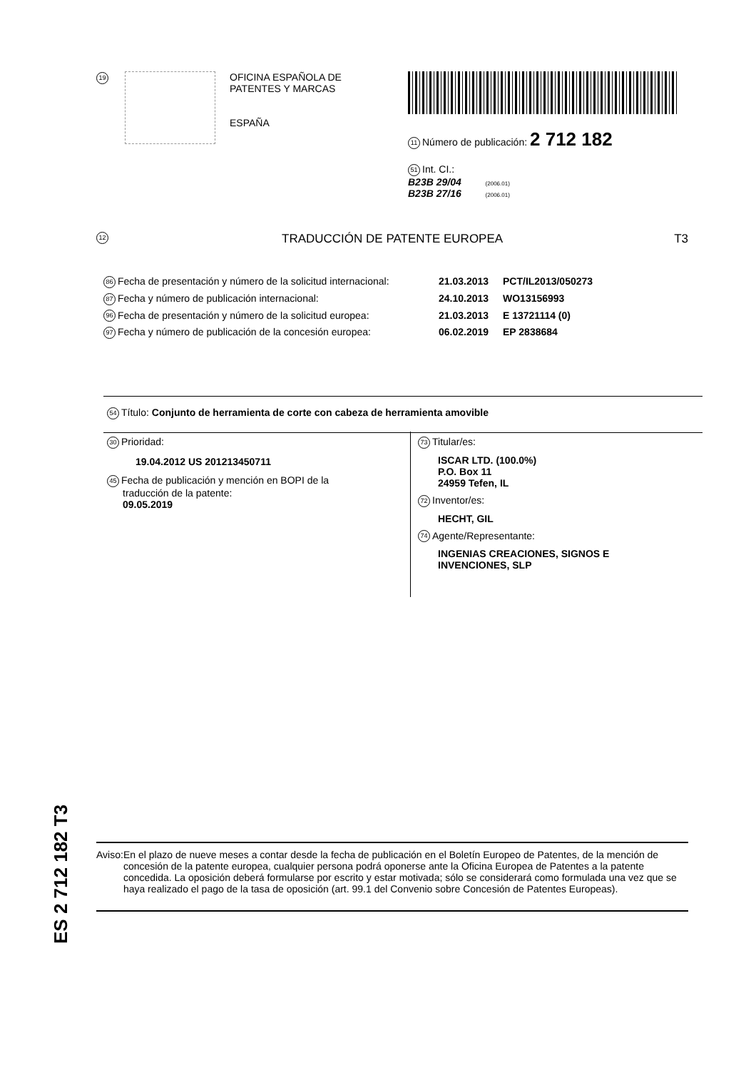19
OFICINA ESPAÑOLA DE
PATENTES Y MARCAS
ESPAÑA
11 Número de publicación: 2 712 182
51 Int. CI.:
B23B 29/04 (2006.01)
B23B 27/16 (2006.01)
12 TRADUCCIÓN DE PATENTE EUROPEA T3
86 Fecha de presentación y número de la solicitud internacional: 21.03.2013 PCT/IL2013/050273
87 Fecha y número de publicación internacional: 24.10.2013 WO13156993
96 Fecha de presentación y número de la solicitud europea: 21.03.2013 E 13721114 (0)
97 Fecha y número de publicación de la concesión europea: 06.02.2019 EP 2838684
54 Título: Conjunto de herramienta de corte con cabeza de herramienta amovible
30 Prioridad:
19.04.2012 US 201213450711
45 Fecha de publicación y mención en BOPI de la
traducción de la patente:
09.05.2019
73 Titular/es:
ISCAR LTD. (100.0%)
P.O. Box 11
24959 Tefen, IL
72 Inventor/es:
HECHT, GIL
74 Agente/Representante:
INGENIAS CREACIONES, SIGNOS E
INVENCIONES, SLP
ES 2 712 182 T3
Aviso: En el plazo de nueve meses a contar desde la fecha de publicación en el Boletín Europeo de Patentes, de la mención de concesión de la patente europea, cualquier persona podrá oponerse ante la Oficina Europea de Patentes a la patente concedida. La oposición deberá formularse por escrito y estar motivada; sólo se considerará como formulada una vez que se haya realizado el pago de la tasa de oposición (art. 99.1 del Convenio sobre Concesión de Patentes Europeas).